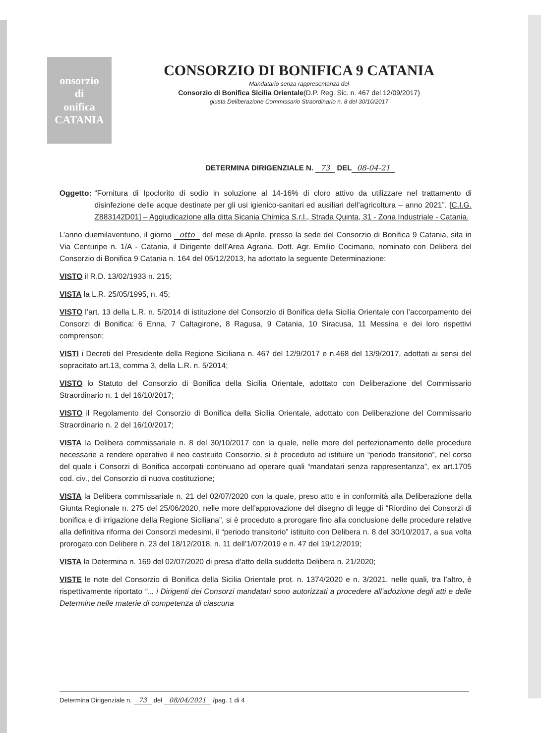onsorzio
di
onifica
CATANIA
CONSORZIO DI BONIFICA 9 CATANIA
Mandatario senza rappresentanza del
Consorzio di Bonifica Sicilia Orientale(D.P. Reg. Sic. n. 467 del 12/09/2017)
giusta Deliberazione Commissario Straordinario n. 8 del 30/10/2017
DETERMINA DIRIGENZIALE N. 73 DEL 08-04-21
Oggetto: “Fornitura di Ipoclorito di sodio in soluzione al 14-16% di cloro attivo da utilizzare nel trattamento di disinfezione delle acque destinate per gli usi igienico-sanitari ed ausiliari dell’agricoltura – anno 2021”. [C.I.G. Z883142D01] – Aggiudicazione alla ditta Sicania Chimica S.r.l., Strada Quinta, 31 - Zona Industriale - Catania.
L’anno duemilaventuno, il giorno otto del mese di Aprile, presso la sede del Consorzio di Bonifica 9 Catania, sita in Via Centuripe n. 1/A - Catania, il Dirigente dell’Area Agraria, Dott. Agr. Emilio Cocimano, nominato con Delibera del Consorzio di Bonifica 9 Catania n. 164 del 05/12/2013, ha adottato la seguente Determinazione:
VISTO il R.D. 13/02/1933 n. 215;
VISTA la L.R. 25/05/1995, n. 45;
VISTO l’art. 13 della L.R. n. 5/2014 di istituzione del Consorzio di Bonifica della Sicilia Orientale con l’accorpamento dei Consorzi di Bonifica: 6 Enna, 7 Caltagirone, 8 Ragusa, 9 Catania, 10 Siracusa, 11 Messina e dei loro rispettivi comprensori;
VISTI i Decreti del Presidente della Regione Siciliana n. 467 del 12/9/2017 e n.468 del 13/9/2017, adottati ai sensi del sopracitato art.13, comma 3, della L.R. n. 5/2014;
VISTO lo Statuto del Consorzio di Bonifica della Sicilia Orientale, adottato con Deliberazione del Commissario Straordinario n. 1 del 16/10/2017;
VISTO il Regolamento del Consorzio di Bonifica della Sicilia Orientale, adottato con Deliberazione del Commissario Straordinario n. 2 del 16/10/2017;
VISTA la Delibera commissariale n. 8 del 30/10/2017 con la quale, nelle more del perfezionamento delle procedure necessarie a rendere operativo il neo costituito Consorzio, si è proceduto ad istituire un “periodo transitorio”, nel corso del quale i Consorzi di Bonifica accorpati continuano ad operare quali “mandatari senza rappresentanza”, ex art.1705 cod. civ., del Consorzio di nuova costituzione;
VISTA la Delibera commissariale n. 21 del 02/07/2020 con la quale, preso atto e in conformità alla Deliberazione della Giunta Regionale n. 275 del 25/06/2020, nelle more dell’approvazione del disegno di legge di “Riordino dei Consorzi di bonifica e di irrigazione della Regione Siciliana”, si è proceduto a prorogare fino alla conclusione delle procedure relative alla definitiva riforma dei Consorzi medesimi, il “periodo transitorio” istituito con Delibera n. 8 del 30/10/2017, a sua volta prorogato con Delibere n. 23 del 18/12/2018, n. 11 dell’1/07/2019 e n. 47 del 19/12/2019;
VISTA la Determina n. 169 del 02/07/2020 di presa d’atto della suddetta Delibera n. 21/2020;
VISTE le note del Consorzio di Bonifica della Sicilia Orientale prot. n. 1374/2020 e n. 3/2021, nelle quali, tra l’altro, è rispettivamente riportato “... i Dirigenti dei Consorzi mandatari sono autorizzati a procedere all’adozione degli atti e delle Determine nelle materie di competenza di ciascuna
Determina Dirigenziale n. 73 del 08/04/2021 /pag. 1 di 4